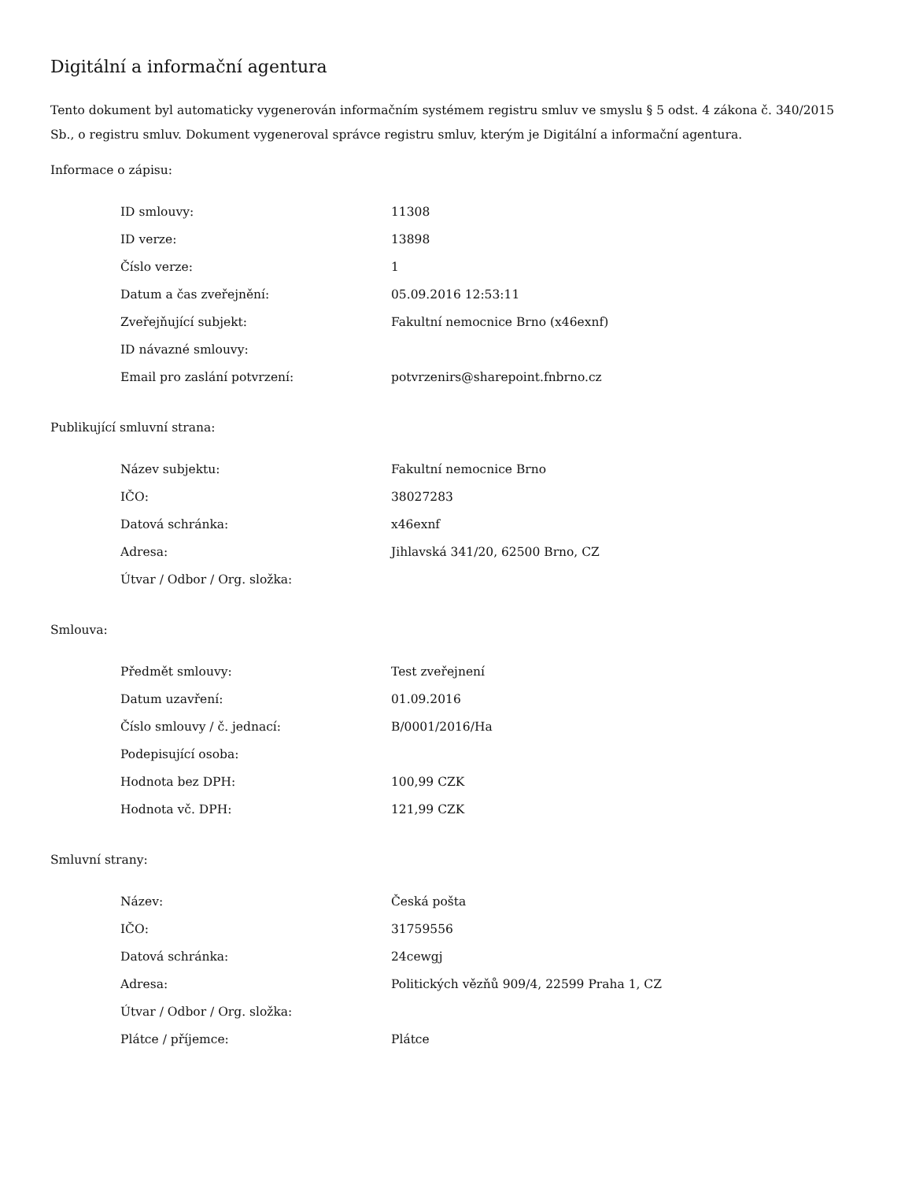Digitální a informační agentura
Tento dokument byl automaticky vygenerován informačním systémem registru smluv ve smyslu § 5 odst. 4 zákona č. 340/2015 Sb., o registru smluv. Dokument vygeneroval správce registru smluv, kterým je Digitální a informační agentura.
Informace o zápisu:
| ID smlouvy: | 11308 |
| ID verze: | 13898 |
| Číslo verze: | 1 |
| Datum a čas zveřejnění: | 05.09.2016 12:53:11 |
| Zveřejňující subjekt: | Fakultní nemocnice Brno (x46exnf) |
| ID návazné smlouvy: | |
| Email pro zaslání potvrzení: | potvrzenirs@sharepoint.fnbrno.cz |
Publikující smluvní strana:
| Název subjektu: | Fakultní nemocnice Brno |
| IČO: | 38027283 |
| Datová schránka: | x46exnf |
| Adresa: | Jihlavská 341/20, 62500 Brno, CZ |
| Útvar / Odbor / Org. složka: | |
Smlouva:
| Předmět smlouvy: | Test zveřejnení |
| Datum uzavření: | 01.09.2016 |
| Číslo smlouvy / č. jednací: | B/0001/2016/Ha |
| Podepisující osoba: | |
| Hodnota bez DPH: | 100,99 CZK |
| Hodnota vč. DPH: | 121,99 CZK |
Smluvní strany:
| Název: | Česká pošta |
| IČO: | 31759556 |
| Datová schránka: | 24cewgj |
| Adresa: | Politických vězňů 909/4, 22599 Praha 1, CZ |
| Útvar / Odbor / Org. složka: | |
| Plátce / příjemce: | Plátce |